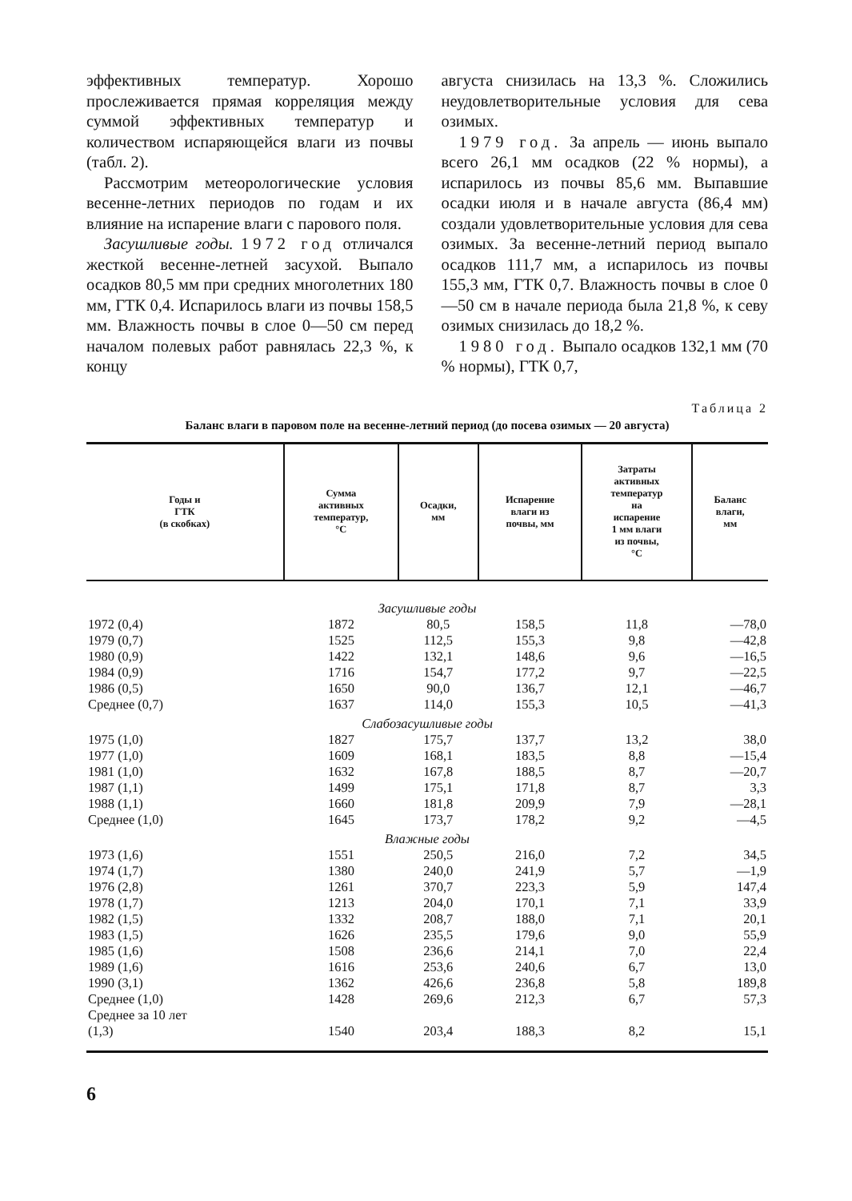эффективных температур. Хорошо прослеживается прямая корреляция между суммой эффективных температур и количеством испаряющейся влаги из почвы (табл. 2).
Рассмотрим метеорологические условия весенне-летних периодов по годам и их влияние на испарение влаги с парового поля.
Засушливые годы. 1972 год отличался жесткой весенне-летней засухой. Выпало осадков 80,5 мм при средних многолетних 180 мм, ГТК 0,4. Испарилось влаги из почвы 158,5 мм. Влажность почвы в слое 0—50 см перед началом полевых работ равнялась 22,3 %, к концу
августа снизилась на 13,3 %. Сложились неудовлетворительные условия для сева озимых.
1979 год. За апрель — июнь выпало всего 26,1 мм осадков (22 % нормы), а испарилось из почвы 85,6 мм. Выпавшие осадки июля и в начале августа (86,4 мм) создали удовлетворительные условия для сева озимых. За весенне-летний период выпало осадков 111,7 мм, а испарилось из почвы 155,3 мм, ГТК 0,7. Влажность почвы в слое 0—50 см в начале периода была 21,8 %, к севу озимых снизилась до 18,2 %.
1980 год. Выпало осадков 132,1 мм (70 % нормы), ГТК 0,7,
Таблица 2
Баланс влаги в паровом поле на весенне-летний период (до посева озимых — 20 августа)
| Годы и ГТК (в скобках) | Сумма активных температур, °С | Осадки, мм | Испарение влаги из почвы, мм | Затраты активных температур на испарение 1 мм влаги из почвы, °С | Баланс влаги, мм |
| --- | --- | --- | --- | --- | --- |
| Засушливые годы | | | | | |
| 1972 (0,4) | 1872 | 80,5 | 158,5 | 11,8 | —78,0 |
| 1979 (0,7) | 1525 | 112,5 | 155,3 | 9,8 | —42,8 |
| 1980 (0,9) | 1422 | 132,1 | 148,6 | 9,6 | —16,5 |
| 1984 (0,9) | 1716 | 154,7 | 177,2 | 9,7 | —22,5 |
| 1986 (0,5) | 1650 | 90,0 | 136,7 | 12,1 | —46,7 |
| Среднее (0,7) | 1637 | 114,0 | 155,3 | 10,5 | —41,3 |
| Слабозасушливые годы | | | | | |
| 1975 (1,0) | 1827 | 175,7 | 137,7 | 13,2 | 38,0 |
| 1977 (1,0) | 1609 | 168,1 | 183,5 | 8,8 | —15,4 |
| 1981 (1,0) | 1632 | 167,8 | 188,5 | 8,7 | —20,7 |
| 1987 (1,1) | 1499 | 175,1 | 171,8 | 8,7 | 3,3 |
| 1988 (1,1) | 1660 | 181,8 | 209,9 | 7,9 | —28,1 |
| Среднее (1,0) | 1645 | 173,7 | 178,2 | 9,2 | —4,5 |
| Влажные годы | | | | | |
| 1973 (1,6) | 1551 | 250,5 | 216,0 | 7,2 | 34,5 |
| 1974 (1,7) | 1380 | 240,0 | 241,9 | 5,7 | —1,9 |
| 1976 (2,8) | 1261 | 370,7 | 223,3 | 5,9 | 147,4 |
| 1978 (1,7) | 1213 | 204,0 | 170,1 | 7,1 | 33,9 |
| 1982 (1,5) | 1332 | 208,7 | 188,0 | 7,1 | 20,1 |
| 1983 (1,5) | 1626 | 235,5 | 179,6 | 9,0 | 55,9 |
| 1985 (1,6) | 1508 | 236,6 | 214,1 | 7,0 | 22,4 |
| 1989 (1,6) | 1616 | 253,6 | 240,6 | 6,7 | 13,0 |
| 1990 (3,1) | 1362 | 426,6 | 236,8 | 5,8 | 189,8 |
| Среднее (1,0) | 1428 | 269,6 | 212,3 | 6,7 | 57,3 |
| Среднее за 10 лет | | | | | |
| (1,3) | 1540 | 203,4 | 188,3 | 8,2 | 15,1 |
6